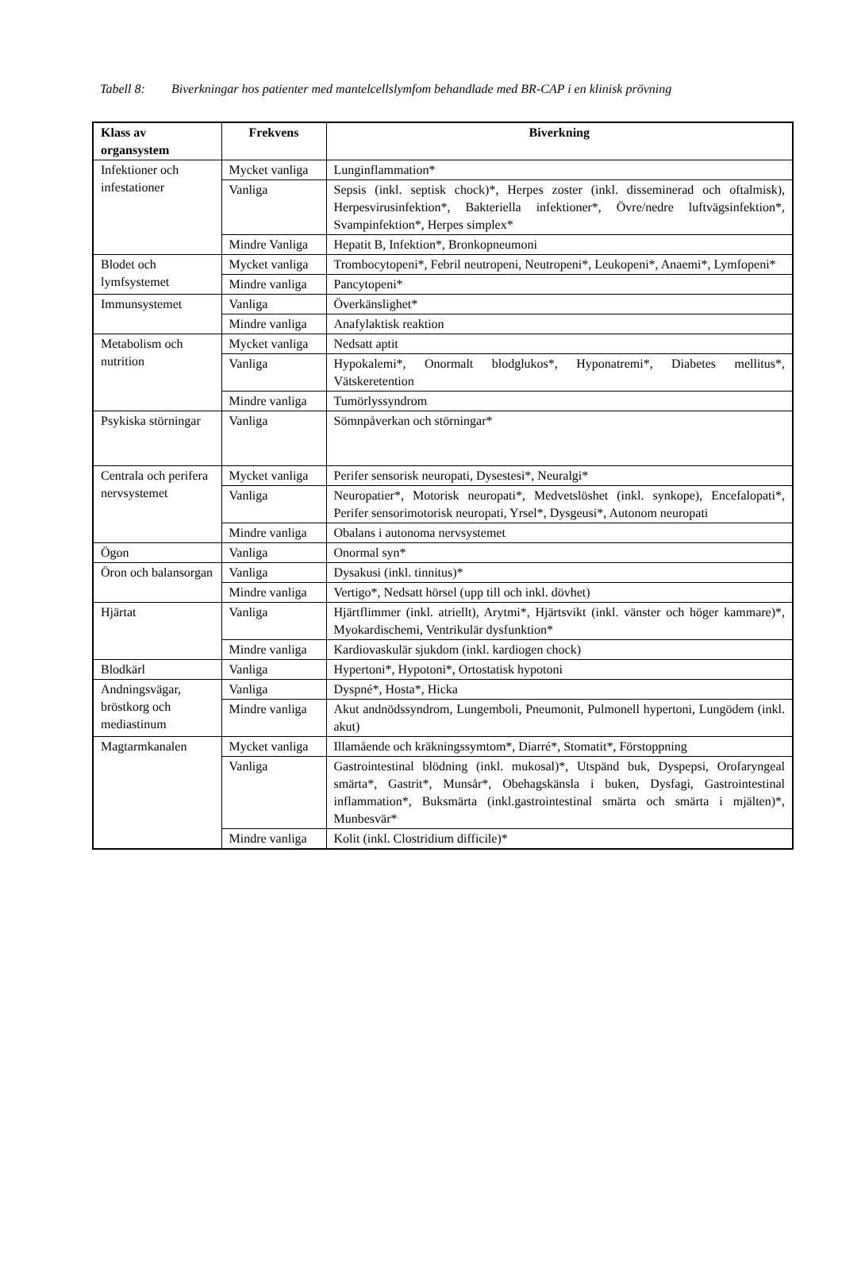Tabell 8: Biverkningar hos patienter med mantelcellslymfom behandlade med BR-CAP i en klinisk prövning
| Klass av organsystem | Frekvens | Biverkning |
| --- | --- | --- |
| Infektioner och infestationer | Mycket vanliga | Lunginflammation* |
| | Vanliga | Sepsis (inkl. septisk chock)*, Herpes zoster (inkl. disseminerad och oftalmisk), Herpesvirusinfektion*, Bakteriella infektioner*, Övre/nedre luftvägsinfektion*, Svampinfektion*, Herpes simplex* |
| | Mindre Vanliga | Hepatit B, Infektion*, Bronkopneumoni |
| Blodet och lymfsystemet | Mycket vanliga | Trombocytopeni*, Febril neutropeni, Neutropeni*, Leukopeni*, Anaemi*, Lymfopeni* |
| | Mindre vanliga | Pancytopeni* |
| Immunsystemet | Vanliga | Överkänslighet* |
| | Mindre vanliga | Anafylaktisk reaktion |
| Metabolism och nutrition | Mycket vanliga | Nedsatt aptit |
| | Vanliga | Hypokalemi*, Onormalt blodglukos*, Hyponatremi*, Diabetes mellitus*, Vätskeretention |
| | Mindre vanliga | Tumörlyssyndrom |
| Psykiska störningar | Vanliga | Sömnpåverkan och störningar* |
| Centrala och perifera nervsystemet | Mycket vanliga | Perifer sensorisk neuropati, Dysestesi*, Neuralgi* |
| | Vanliga | Neuropatier*, Motorisk neuropati*, Medvetslöshet (inkl. synkope), Encefalopati*, Perifer sensorimotorisk neuropati, Yrsel*, Dysgeusi*, Autonom neuropati |
| | Mindre vanliga | Obalans i autonoma nervsystemet |
| Ögon | Vanliga | Onormal syn* |
| Öron och balansorgan | Vanliga | Dysakusi (inkl. tinnitus)* |
| | Mindre vanliga | Vertigo*, Nedsatt hörsel (upp till och inkl. dövhet) |
| Hjärtat | Vanliga | Hjärtflimmer (inkl. atriellt), Arytmi*, Hjärtsvikt (inkl. vänster och höger kammare)*, Myokardischemi, Ventrikulär dysfunktion* |
| | Mindre vanliga | Kardiovaskulär sjukdom (inkl. kardiogen chock) |
| Blodkärl | Vanliga | Hypertoni*, Hypotoni*, Ortostatisk hypotoni |
| Andningsvägar, bröstkorg och mediastinum | Vanliga | Dyspné*, Hosta*, Hicka |
| | Mindre vanliga | Akut andnödssyndrom, Lungemboli, Pneumonit, Pulmonell hypertoni, Lungödem (inkl. akut) |
| Magtarmkanalen | Mycket vanliga | Illamående och kräkningssymtom*, Diarré*, Stomatit*, Förstoppning |
| | Vanliga | Gastrointestinal blödning (inkl. mukosal)*, Utspänd buk, Dyspepsi, Orofaryngeal smärta*, Gastrit*, Munsår*, Obehagskänsla i buken, Dysfagi, Gastrointestinal inflammation*, Buksmärta (inkl.gastrointestinal smärta och smärta i mjälten)*, Munbesvär* |
| | Mindre vanliga | Kolit (inkl. Clostridium difficile)* |